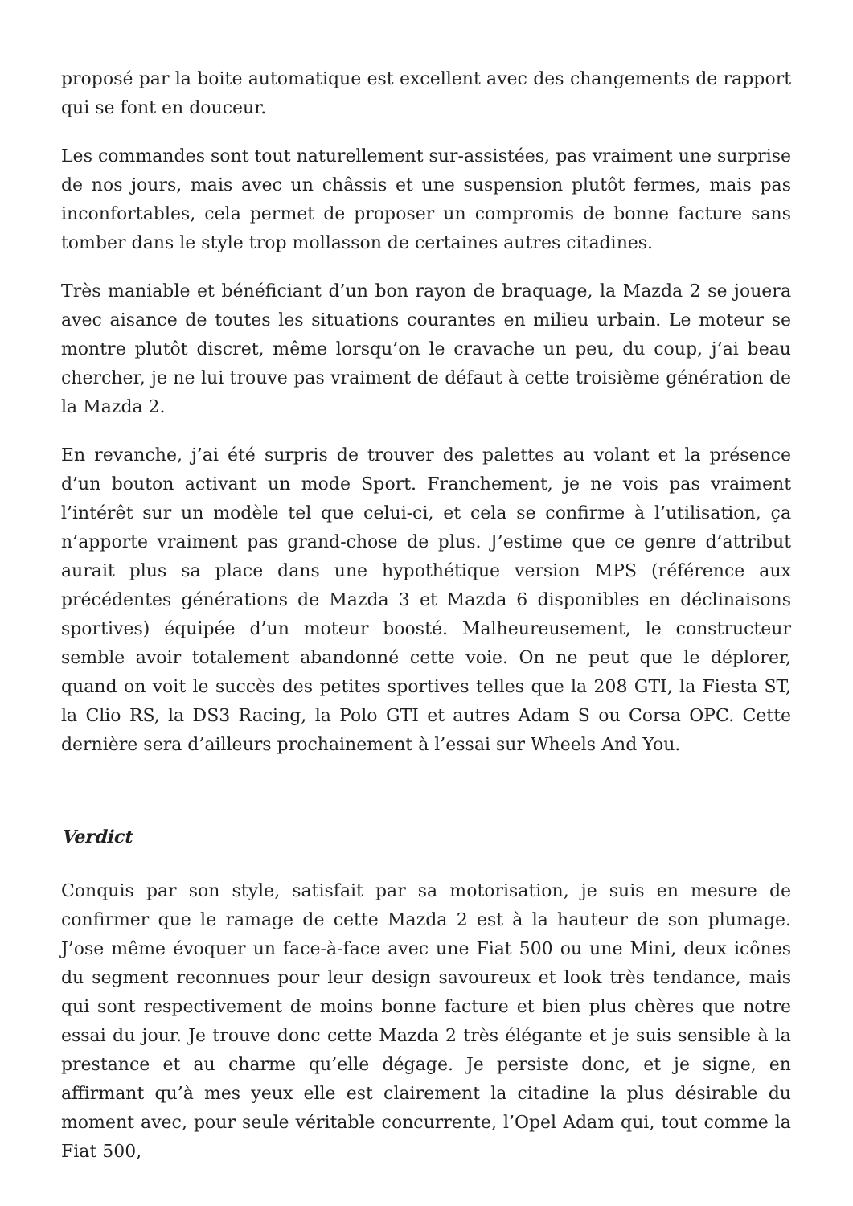proposé par la boite automatique est excellent avec des changements de rapport qui se font en douceur.
Les commandes sont tout naturellement sur-assistées, pas vraiment une surprise de nos jours, mais avec un châssis et une suspension plutôt fermes, mais pas inconfortables, cela permet de proposer un compromis de bonne facture sans tomber dans le style trop mollasson de certaines autres citadines.
Très maniable et bénéficiant d’un bon rayon de braquage, la Mazda 2 se jouera avec aisance de toutes les situations courantes en milieu urbain. Le moteur se montre plutôt discret, même lorsqu’on le cravache un peu, du coup, j’ai beau chercher, je ne lui trouve pas vraiment de défaut à cette troisième génération de la Mazda 2.
En revanche, j’ai été surpris de trouver des palettes au volant et la présence d’un bouton activant un mode Sport. Franchement, je ne vois pas vraiment l’intérêt sur un modèle tel que celui-ci, et cela se confirme à l’utilisation, ça n’apporte vraiment pas grand-chose de plus. J’estime que ce genre d’attribut aurait plus sa place dans une hypothétique version MPS (référence aux précédentes générations de Mazda 3 et Mazda 6 disponibles en déclinaisons sportives) équipée d’un moteur boosté. Malheureusement, le constructeur semble avoir totalement abandonné cette voie. On ne peut que le déplorer, quand on voit le succès des petites sportives telles que la 208 GTI, la Fiesta ST, la Clio RS, la DS3 Racing, la Polo GTI et autres Adam S ou Corsa OPC. Cette dernière sera d’ailleurs prochainement à l’essai sur Wheels And You.
Verdict
Conquis par son style, satisfait par sa motorisation, je suis en mesure de confirmer que le ramage de cette Mazda 2 est à la hauteur de son plumage. J’ose même évoquer un face-à-face avec une Fiat 500 ou une Mini, deux icônes du segment reconnues pour leur design savoureux et look très tendance, mais qui sont respectivement de moins bonne facture et bien plus chères que notre essai du jour. Je trouve donc cette Mazda 2 très élégante et je suis sensible à la prestance et au charme qu’elle dégage. Je persiste donc, et je signe, en affirmant qu’à mes yeux elle est clairement la citadine la plus désirable du moment avec, pour seule véritable concurrente, l’Opel Adam qui, tout comme la Fiat 500,